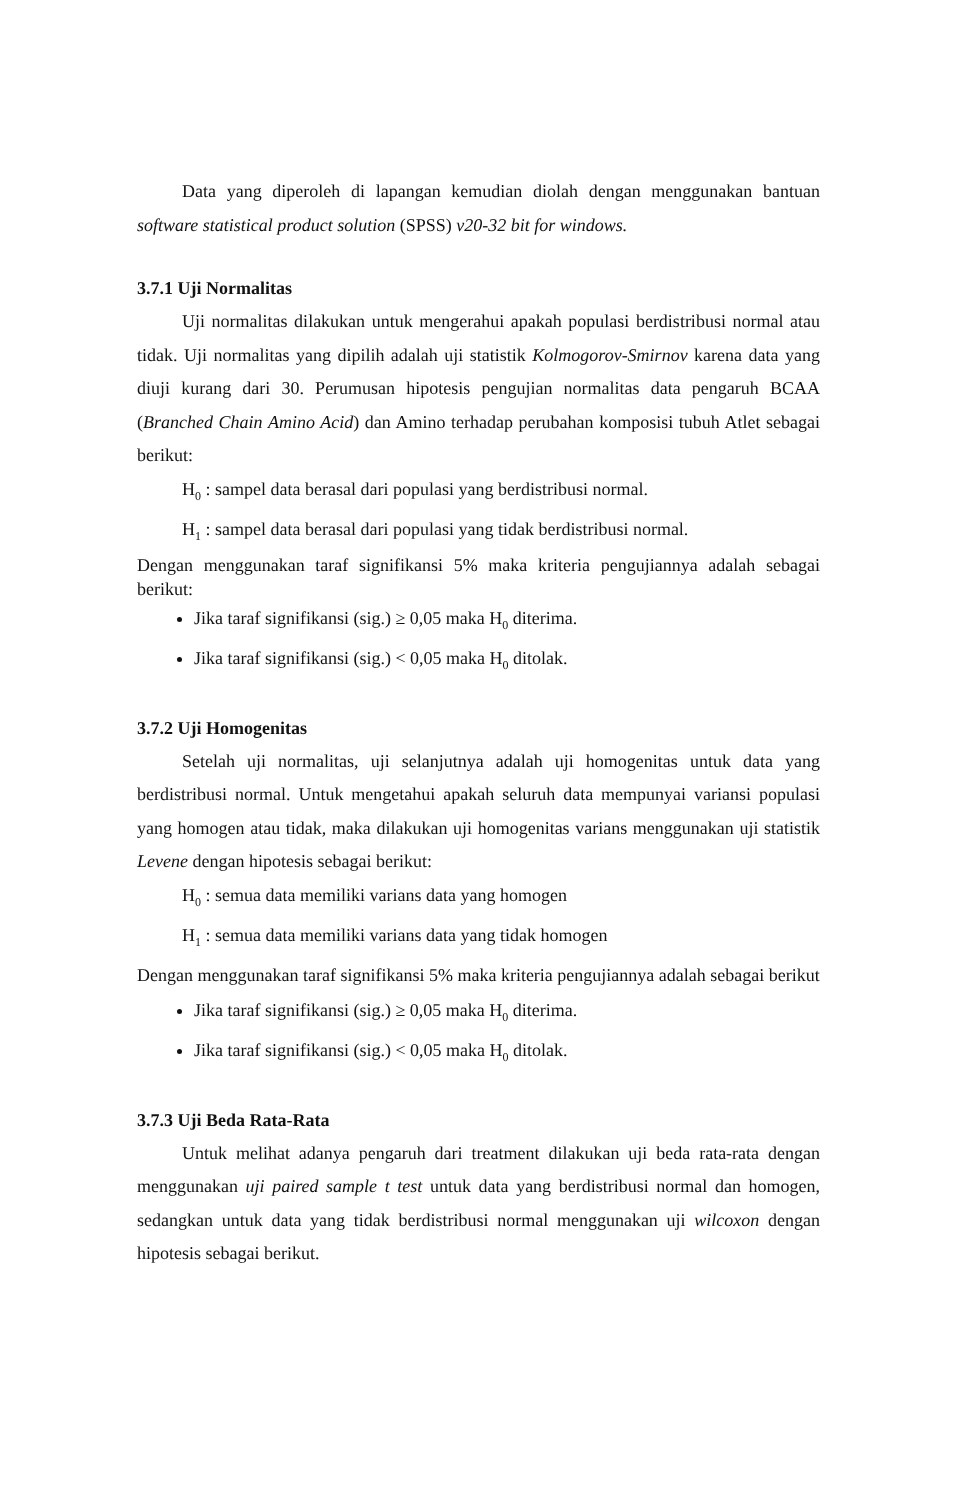Data yang diperoleh di lapangan kemudian diolah dengan menggunakan bantuan software statistical product solution (SPSS) v20-32 bit for windows.
3.7.1 Uji Normalitas
Uji normalitas dilakukan untuk mengerahui apakah populasi berdistribusi normal atau tidak. Uji normalitas yang dipilih adalah uji statistik Kolmogorov-Smirnov karena data yang diuji kurang dari 30. Perumusan hipotesis pengujian normalitas data pengaruh BCAA (Branched Chain Amino Acid) dan Amino terhadap perubahan komposisi tubuh Atlet sebagai berikut:
H<sub>0</sub> : sampel data berasal dari populasi yang berdistribusi normal.
H<sub>1</sub> : sampel data berasal dari populasi yang tidak berdistribusi normal.
Dengan menggunakan taraf signifikansi 5% maka kriteria pengujiannya adalah sebagai berikut:
Jika taraf signifikansi (sig.) ≥ 0,05 maka H<sub>0</sub> diterima.
Jika taraf signifikansi (sig.) < 0,05 maka H<sub>0</sub> ditolak.
3.7.2 Uji Homogenitas
Setelah uji normalitas, uji selanjutnya adalah uji homogenitas untuk data yang berdistribusi normal. Untuk mengetahui apakah seluruh data mempunyai variansi populasi yang homogen atau tidak, maka dilakukan uji homogenitas varians menggunakan uji statistik Levene dengan hipotesis sebagai berikut:
H<sub>0</sub> : semua data memiliki varians data yang homogen
H<sub>1</sub> : semua data memiliki varians data yang tidak homogen
Dengan menggunakan taraf signifikansi 5% maka kriteria pengujiannya adalah sebagai berikut
Jika taraf signifikansi (sig.) ≥ 0,05 maka H<sub>0</sub> diterima.
Jika taraf signifikansi (sig.) < 0,05 maka H<sub>0</sub> ditolak.
3.7.3 Uji Beda Rata-Rata
Untuk melihat adanya pengaruh dari treatment dilakukan uji beda rata-rata dengan menggunakan uji paired sample t test untuk data yang berdistribusi normal dan homogen, sedangkan untuk data yang tidak berdistribusi normal menggunakan uji wilcoxon dengan hipotesis sebagai berikut.